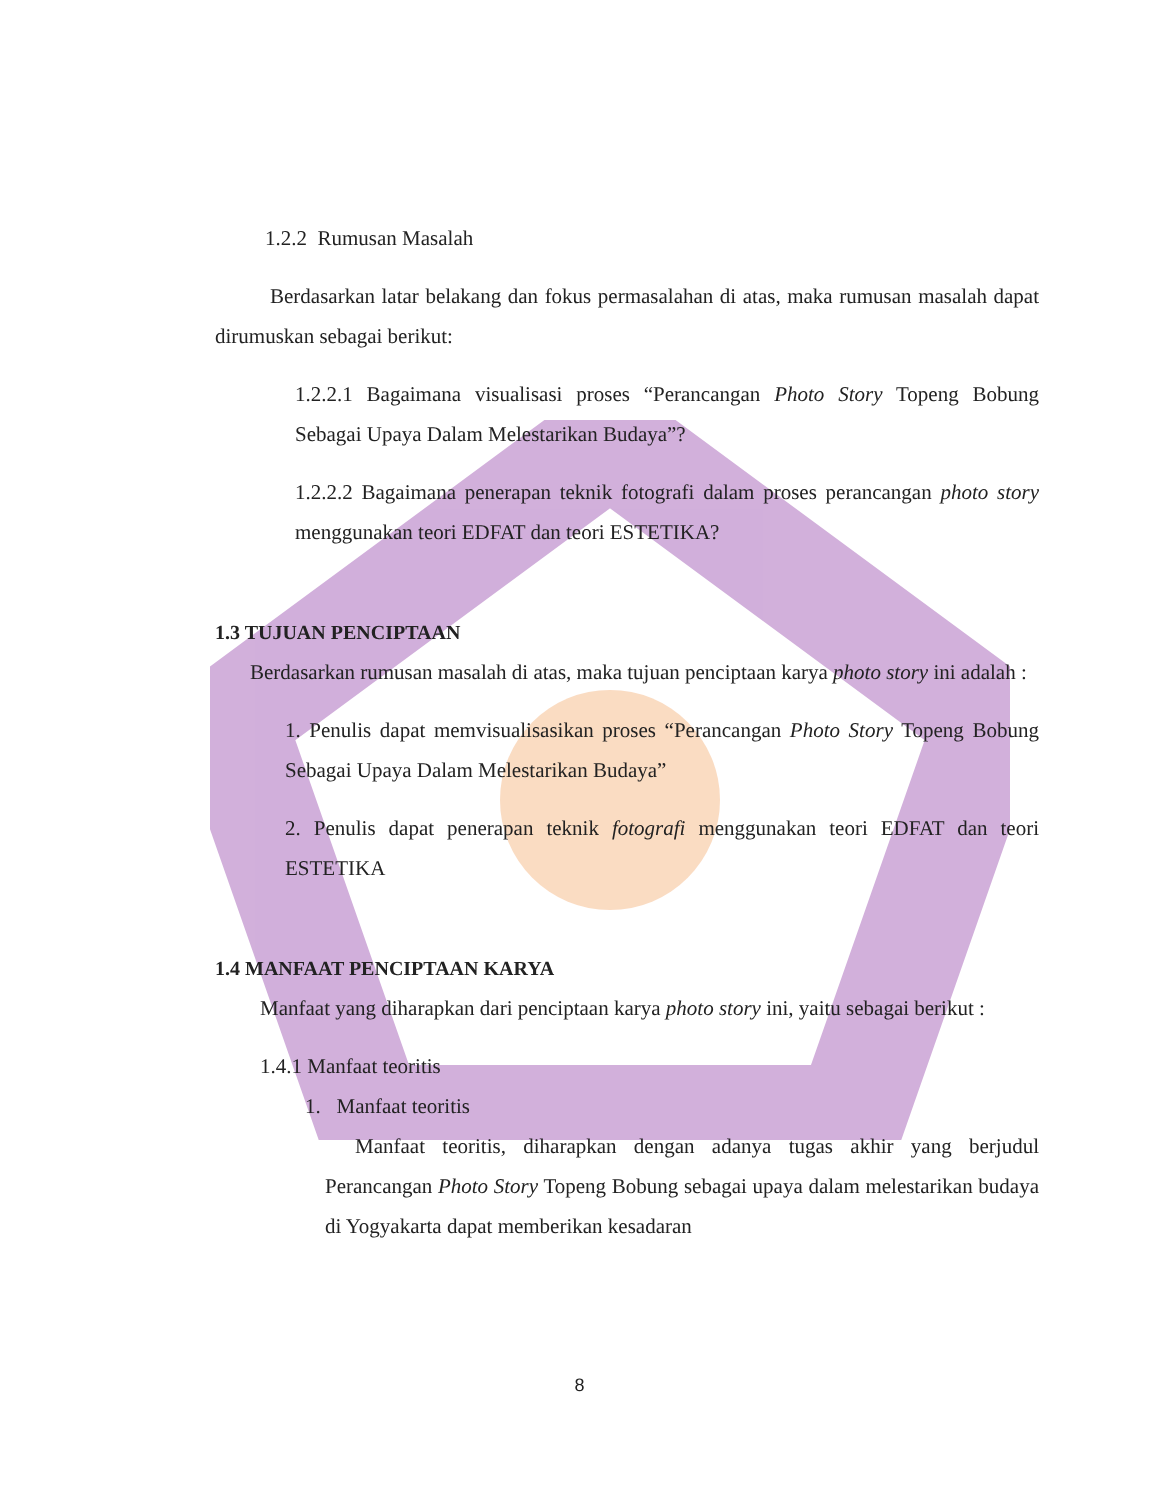1.2.2 Rumusan Masalah
Berdasarkan latar belakang dan fokus permasalahan di atas, maka rumusan masalah dapat dirumuskan sebagai berikut:
1.2.2.1 Bagaimana visualisasi proses “Perancangan Photo Story Topeng Bobung Sebagai Upaya Dalam Melestarikan Budaya”?
1.2.2.2 Bagaimana penerapan teknik fotografi dalam proses perancangan photo story menggunakan teori EDFAT dan teori ESTETIKA?
1.3 TUJUAN PENCIPTAAN
Berdasarkan rumusan masalah di atas, maka tujuan penciptaan karya photo story ini adalah :
1. Penulis dapat memvisualisasikan proses “Perancangan Photo Story Topeng Bobung Sebagai Upaya Dalam Melestarikan Budaya”
2. Penulis dapat penerapan teknik fotografi menggunakan teori EDFAT dan teori ESTETIKA
1.4 MANFAAT PENCIPTAAN KARYA
Manfaat yang diharapkan dari penciptaan karya photo story ini, yaitu sebagai berikut :
1.4.1 Manfaat teoritis
1. Manfaat teoritis
Manfaat teoritis, diharapkan dengan adanya tugas akhir yang berjudul Perancangan Photo Story Topeng Bobung sebagai upaya dalam melestarikan budaya di Yogyakarta dapat memberikan kesadaran
8